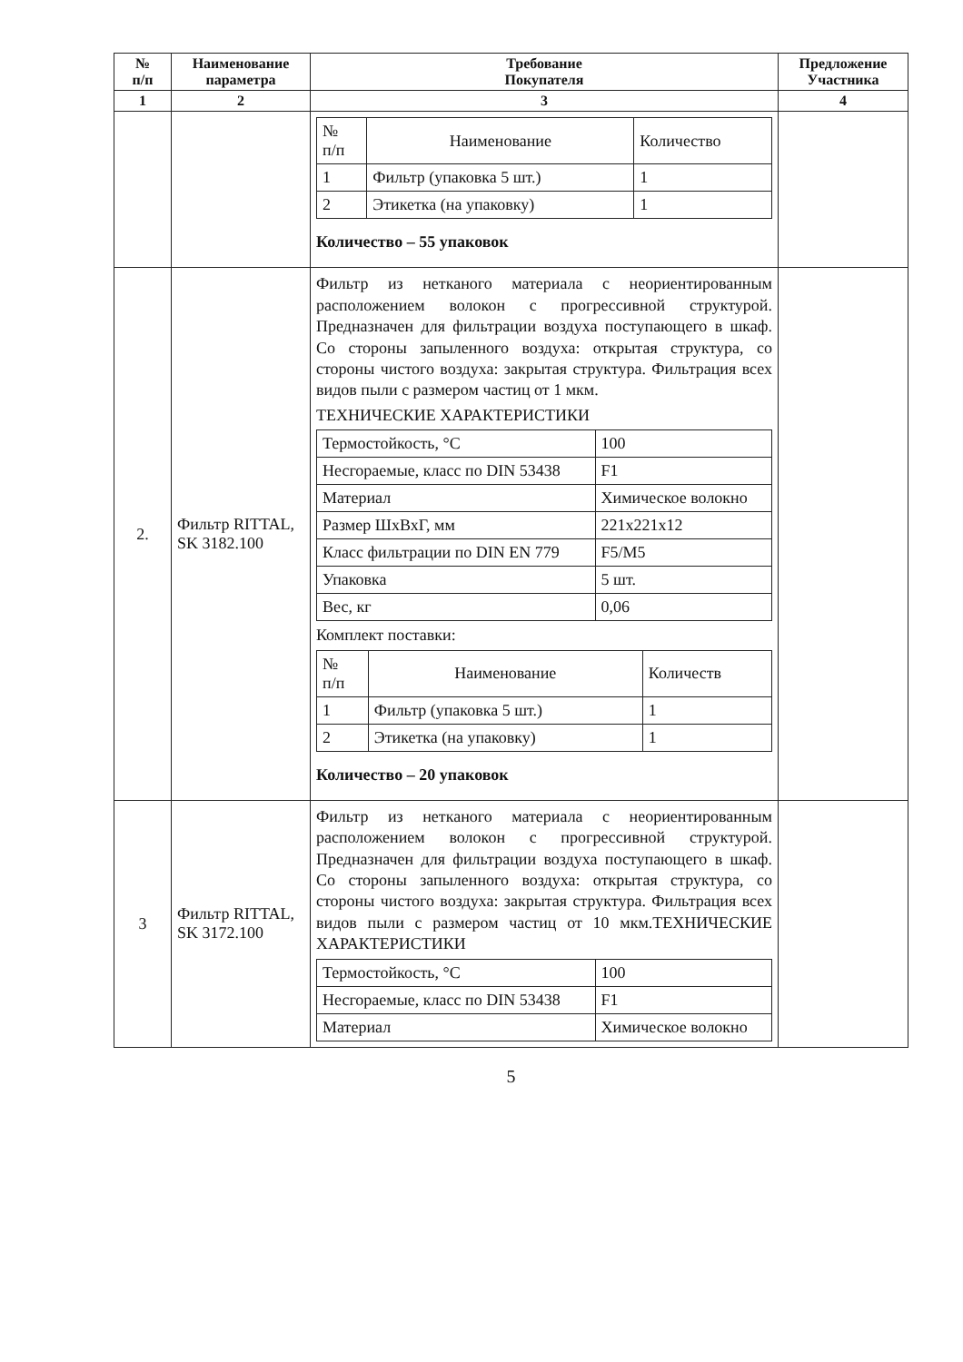| № п/п | Наименование параметра | Требование Покупателя | Предложение Участника |
| --- | --- | --- | --- |
| 1 | 2 | 3 | 4 |
| | | / № п/п / Наименование / Количество / / 1 / Фильтр (упаковка 5 шт.) / 1 / / 2 / Этикетка (на упаковку) / 1 / Количество – 55 упаковок | |
| 2. | Фильтр RITTAL, SK 3182.100 | Фильтр из нетканого материала с неориентированным расположением волокон с прогрессивной структурой. Предназначен для фильтрации воздуха поступающего в шкаф. Со стороны запыленного воздуха: открытая структура, со стороны чистого воздуха: закрытая структура. Фильтрация всех видов пыли с размером частиц от 1 мкм. ТЕХНИЧЕСКИЕ ХАРАКТЕРИСТИКИ / Термостойкость, °С / 100 / / Несгораемые, класс по DIN 53438 / F1 / / Материал / Химическое волокно / / Размер ШхВхГ, мм / 221x221x12 / / Класс фильтрации по DIN EN 779 / F5/M5 / / Упаковка / 5 шт. / / Вес, кг / 0,06 / Комплект поставки: / № п/п / Наименование / Количеств / / 1 / Фильтр (упаковка 5 шт.) / 1 / / 2 / Этикетка (на упаковку) / 1 / Количество – 20 упаковок | |
| 3 | Фильтр RITTAL, SK 3172.100 | Фильтр из нетканого материала с неориентированным расположением волокон с прогрессивной структурой. Предназначен для фильтрации воздуха поступающего в шкаф. Со стороны запыленного воздуха: открытая структура, со стороны чистого воздуха: закрытая структура. Фильтрация всех видов пыли с размером частиц от 10 мкм.ТЕХНИЧЕСКИЕ ХАРАКТЕРИСТИКИ / Термостойкость, °С / 100 / / Несгораемые, класс по DIN 53438 / F1 / / Материал / Химическое волокно / | |
5